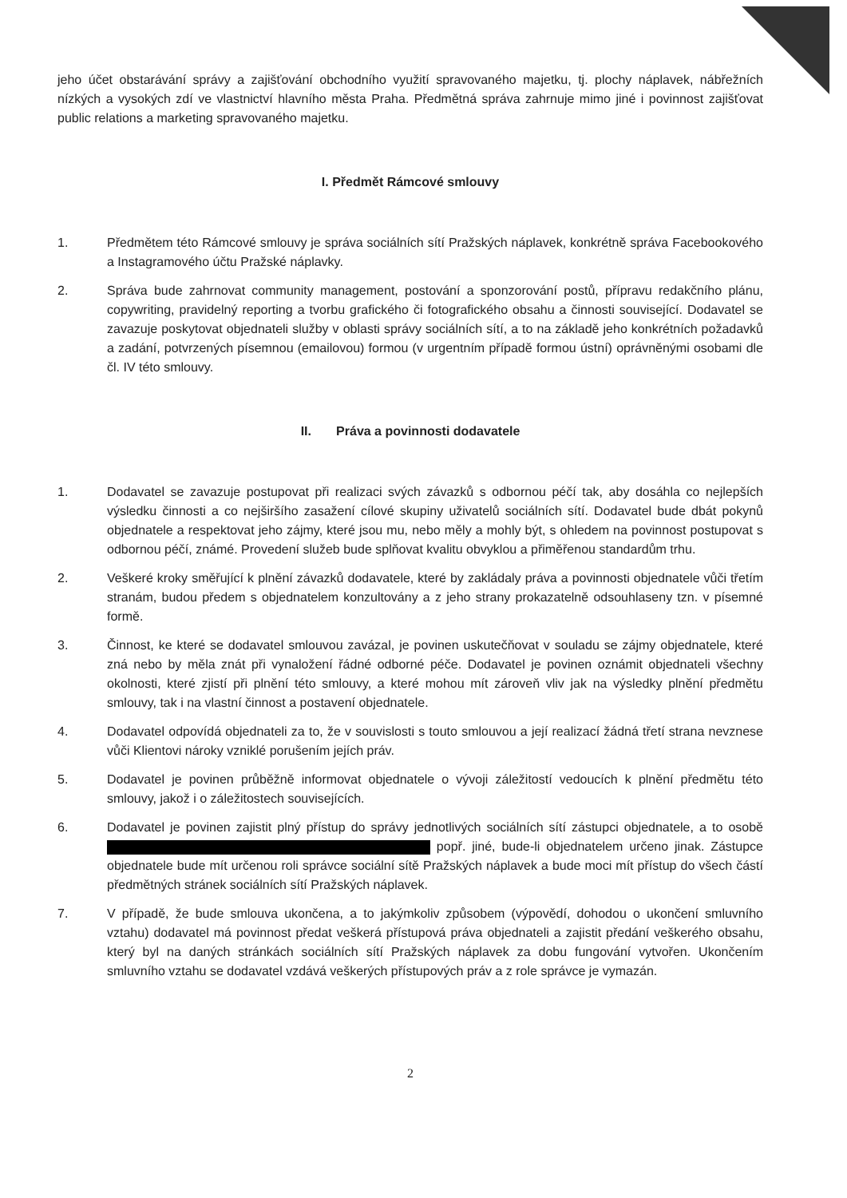jeho účet obstarávání správy a zajišťování obchodního využití spravovaného majetku, tj. plochy náplavek, nábřežních nízkých a vysokých zdí ve vlastnictví hlavního města Praha. Předmětná správa zahrnuje mimo jiné i povinnost zajišťovat public relations a marketing spravovaného majetku.
I. Předmět Rámcové smlouvy
1. Předmětem této Rámcové smlouvy je správa sociálních sítí Pražských náplavek, konkrétně správa Facebookového a Instagramového účtu Pražské náplavky.
2. Správa bude zahrnovat community management, postování a sponzorování postů, přípravu redakčního plánu, copywriting, pravidelný reporting a tvorbu grafického či fotografického obsahu a činnosti související. Dodavatel se zavazuje poskytovat objednateli služby v oblasti správy sociálních sítí, a to na základě jeho konkrétních požadavků a zadání, potvrzených písemnou (emailovou) formou (v urgentním případě formou ústní) oprávněnými osobami dle čl. IV této smlouvy.
II. Práva a povinnosti dodavatele
1. Dodavatel se zavazuje postupovat při realizaci svých závazků s odbornou péčí tak, aby dosáhla co nejlepších výsledku činnosti a co nejširšího zasažení cílové skupiny uživatelů sociálních sítí. Dodavatel bude dbát pokynů objednatele a respektovat jeho zájmy, které jsou mu, nebo měly a mohly být, s ohledem na povinnost postupovat s odbornou péčí, známé. Provedení služeb bude splňovat kvalitu obvyklou a přiměřenou standardům trhu.
2. Veškeré kroky směřující k plnění závazků dodavatele, které by zakládaly práva a povinnosti objednatele vůči třetím stranám, budou předem s objednatelem konzultovány a z jeho strany prokazatelně odsouhlaseny tzn. v písemné formě.
3. Činnost, ke které se dodavatel smlouvou zavázal, je povinen uskutečňovat v souladu se zájmy objednatele, které zná nebo by měla znát při vynaložení řádné odborné péče. Dodavatel je povinen oznámit objednateli všechny okolnosti, které zjistí při plnění této smlouvy, a které mohou mít zároveň vliv jak na výsledky plnění předmětu smlouvy, tak i na vlastní činnost a postavení objednatele.
4. Dodavatel odpovídá objednateli za to, že v souvislosti s touto smlouvou a její realizací žádná třetí strana nevznese vůči Klientovi nároky vzniklé porušením jejích práv.
5. Dodavatel je povinen průběžně informovat objednatele o vývoji záležitostí vedoucích k plnění předmětu této smlouvy, jakož i o záležitostech souvisejících.
6. Dodavatel je povinen zajistit plný přístup do správy jednotlivých sociálních sítí zástupci objednatele, a to osobě popř. jiné, bude-li objednatelem určeno jinak. Zástupce objednatele bude mít určenou roli správce sociální sítě Pražských náplavek a bude moci mít přístup do všech částí předmětných stránek sociálních sítí Pražských náplavek.
7. V případě, že bude smlouva ukončena, a to jakýmkoliv způsobem (výpovědí, dohodou o ukončení smluvního vztahu) dodavatel má povinnost předat veškerá přístupová práva objednateli a zajistit předání veškerého obsahu, který byl na daných stránkách sociálních sítí Pražských náplavek za dobu fungování vytvořen. Ukončením smluvního vztahu se dodavatel vzdává veškerých přístupových práv a z role správce je vymazán.
2